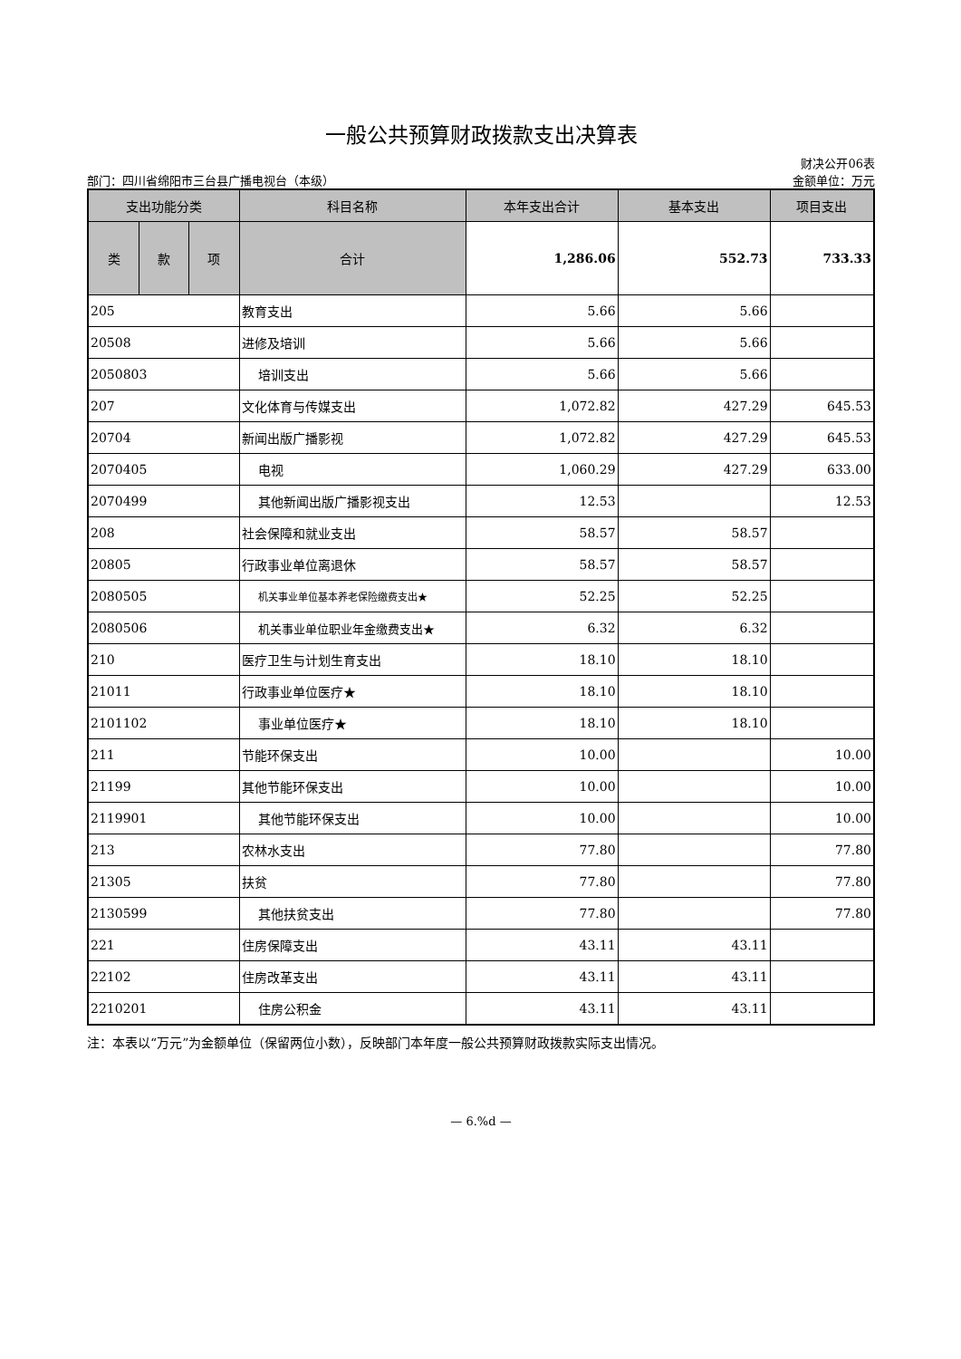一般公共预算财政拨款支出决算表
部门：四川省绵阳市三台县广播电视台（本级） 财决公开06表
金额单位：万元
| 支出功能分类 | | | 科目名称 | 本年支出合计 | 基本支出 | 项目支出 |
| --- | --- | --- | --- | --- | --- | --- |
| 类 | 款 | 项 | | | | |
| | | | 合计 | 1,286.06 | 552.73 | 733.33 |
| 205 | | | 教育支出 | 5.66 | 5.66 | |
| 20508 | | | 进修及培训 | 5.66 | 5.66 | |
| 2050803 | | | 培训支出 | 5.66 | 5.66 | |
| 207 | | | 文化体育与传媒支出 | 1,072.82 | 427.29 | 645.53 |
| 20704 | | | 新闻出版广播影视 | 1,072.82 | 427.29 | 645.53 |
| 2070405 | | | 电视 | 1,060.29 | 427.29 | 633.00 |
| 2070499 | | | 其他新闻出版广播影视支出 | 12.53 | | 12.53 |
| 208 | | | 社会保障和就业支出 | 58.57 | 58.57 | |
| 20805 | | | 行政事业单位离退休 | 58.57 | 58.57 | |
| 2080505 | | | 机关事业单位基本养老保险缴费支出★ | 52.25 | 52.25 | |
| 2080506 | | | 机关事业单位职业年金缴费支出★ | 6.32 | 6.32 | |
| 210 | | | 医疗卫生与计划生育支出 | 18.10 | 18.10 | |
| 21011 | | | 行政事业单位医疗★ | 18.10 | 18.10 | |
| 2101102 | | | 事业单位医疗★ | 18.10 | 18.10 | |
| 211 | | | 节能环保支出 | 10.00 | | 10.00 |
| 21199 | | | 其他节能环保支出 | 10.00 | | 10.00 |
| 2119901 | | | 其他节能环保支出 | 10.00 | | 10.00 |
| 213 | | | 农林水支出 | 77.80 | | 77.80 |
| 21305 | | | 扶贫 | 77.80 | | 77.80 |
| 2130599 | | | 其他扶贫支出 | 77.80 | | 77.80 |
| 221 | | | 住房保障支出 | 43.11 | 43.11 | |
| 22102 | | | 住房改革支出 | 43.11 | 43.11 | |
| 2210201 | | | 住房公积金 | 43.11 | 43.11 | |
注：本表以“万元”为金额单位（保留两位小数），反映部门本年度一般公共预算财政拨款实际支出情况。
— 6.%d —